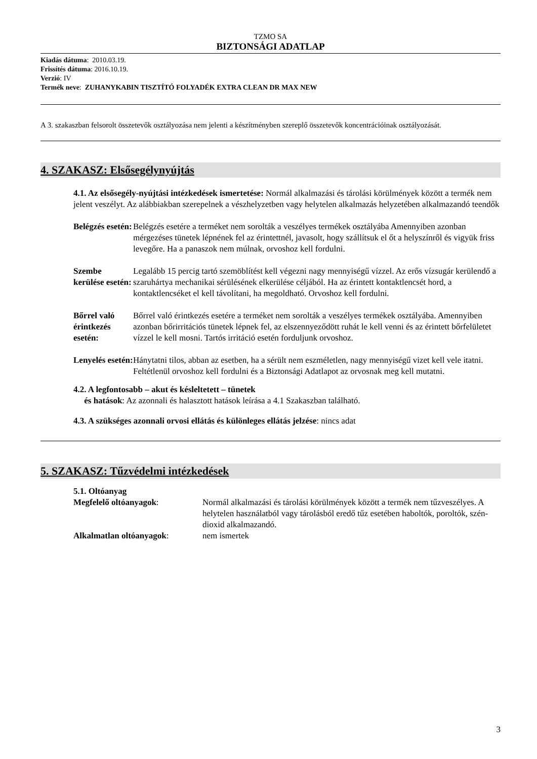TZMO SA
BIZTONSÁGI ADATLAP
Kiadás dátuma: 2010.03.19.
Frissítés dátuma: 2016.10.19.
Verzió: IV
Termék neve: ZUHANYKABIN TISZTÍTÓ FOLYADÉK EXTRA CLEAN DR MAX NEW
A 3. szakaszban felsorolt összetevők osztályozása nem jelenti a készítményben szereplő összetevők koncentrációinak osztályozását.
4. SZAKASZ: Elsősegélynyújtás
4.1. Az elsősegély-nyújtási intézkedések ismertetése: Normál alkalmazási és tárolási körülmények között a termék nem jelent veszélyt. Az alábbiakban szerepelnek a vészhelyzetben vagy helytelen alkalmazás helyzetében alkalmazandó teendők
Belégzés esetén:
Belégzés esetére a terméket nem sorolták a veszélyes termékek osztályába Amennyiben azonban mérgezéses tünetek lépnének fel az érintettnél, javasolt, hogy szállítsuk el őt a helyszínről és vigyük friss levegőre. Ha a panaszok nem múlnak, orvoshoz kell fordulni.
Szembe kerülése esetén:
Legalább 15 percig tartó szemöblítést kell végezni nagy mennyiségű vízzel. Az erős vízsugár kerülendő a szaruhártya mechanikai sérülésének elkerülése céljából. Ha az érintett kontaktlencsét hord, a kontaktlencséket el kell távolítani, ha megoldható. Orvoshoz kell fordulni.
Bőrrel való érintkezés esetén:
Bőrrel való érintkezés esetére a terméket nem sorolták a veszélyes termékek osztályába. Amennyiben azonban bőrirritációs tünetek lépnek fel, az elszennyeződött ruhát le kell venni és az érintett bőrfelületet vízzel le kell mosni. Tartós irritáció esetén forduljunk orvoshoz.
Lenyelés esetén:
Hánytatni tilos, abban az esetben, ha a sérült nem eszméletlen, nagy mennyiségű vizet kell vele itatni. Feltétlenül orvoshoz kell fordulni és a Biztonsági Adatlapot az orvosnak meg kell mutatni.
4.2. A legfontosabb – akut és késleltetett – tünetek
és hatások: Az azonnali és halasztott hatások leírása a 4.1 Szakaszban található.
4.3. A szükséges azonnali orvosi ellátás és különleges ellátás jelzése: nincs adat
5. SZAKASZ: Tűzvédelmi intézkedések
5.1. Oltóanyag
Megfelelő oltóanyagok: Normál alkalmazási és tárolási körülmények között a termék nem tűzveszélyes. A helytelen használatból vagy tárolásból eredő tűz esetében haboltók, poroltók, szén-dioxid alkalmazandó.
Alkalmatlan oltóanyagok: nem ismertek
3